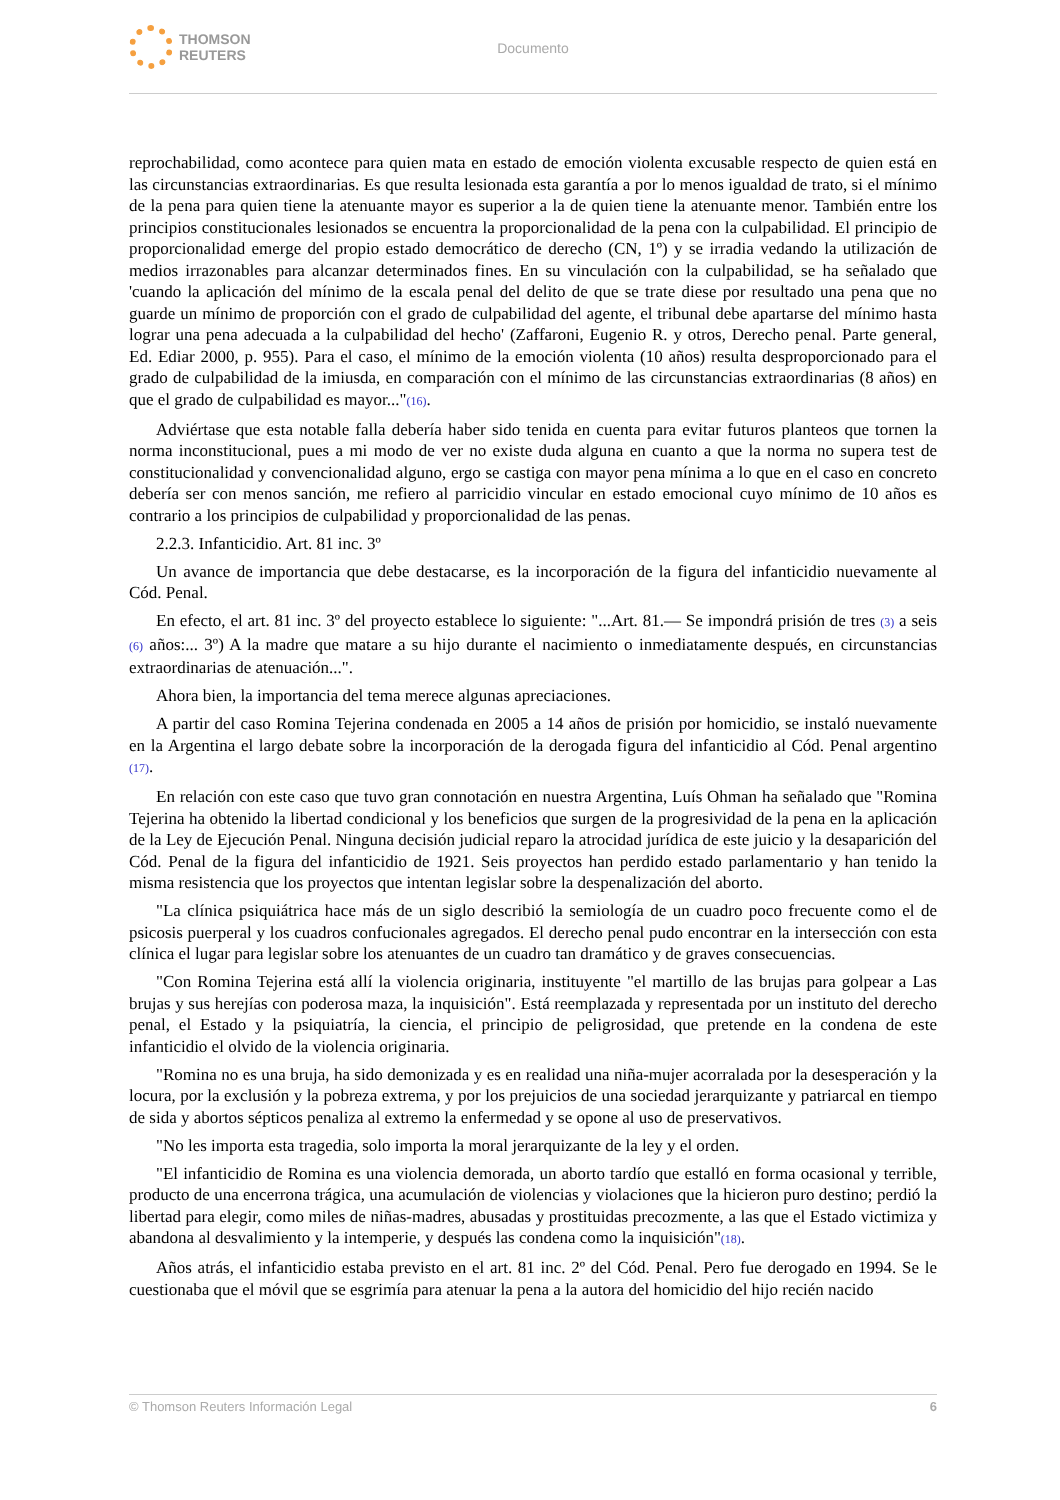THOMSON
REUTERS
Documento
reprochabilidad, como acontece para quien mata en estado de emoción violenta excusable respecto de quien está en las circunstancias extraordinarias. Es que resulta lesionada esta garantía a por lo menos igualdad de trato, si el mínimo de la pena para quien tiene la atenuante mayor es superior a la de quien tiene la atenuante menor. También entre los principios constitucionales lesionados se encuentra la proporcionalidad de la pena con la culpabilidad. El principio de proporcionalidad emerge del propio estado democrático de derecho (CN, 1º) y se irradia vedando la utilización de medios irrazonables para alcanzar determinados fines. En su vinculación con la culpabilidad, se ha señalado que 'cuando la aplicación del mínimo de la escala penal del delito de que se trate diese por resultado una pena que no guarde un mínimo de proporción con el grado de culpabilidad del agente, el tribunal debe apartarse del mínimo hasta lograr una pena adecuada a la culpabilidad del hecho' (Zaffaroni, Eugenio R. y otros, Derecho penal. Parte general, Ed. Ediar 2000, p. 955). Para el caso, el mínimo de la emoción violenta (10 años) resulta desproporcionado para el grado de culpabilidad de la imiusda, en comparación con el mínimo de las circunstancias extraordinarias (8 años) en que el grado de culpabilidad es mayor..."(16).
Adviértase que esta notable falla debería haber sido tenida en cuenta para evitar futuros planteos que tornen la norma inconstitucional, pues a mi modo de ver no existe duda alguna en cuanto a que la norma no supera test de constitucionalidad y convencionalidad alguno, ergo se castiga con mayor pena mínima a lo que en el caso en concreto debería ser con menos sanción, me refiero al parricidio vincular en estado emocional cuyo mínimo de 10 años es contrario a los principios de culpabilidad y proporcionalidad de las penas.
2.2.3. Infanticidio. Art. 81 inc. 3º
Un avance de importancia que debe destacarse, es la incorporación de la figura del infanticidio nuevamente al Cód. Penal.
En efecto, el art. 81 inc. 3º del proyecto establece lo siguiente: "...Art. 81.— Se impondrá prisión de tres (3) a seis (6) años:... 3º) A la madre que matare a su hijo durante el nacimiento o inmediatamente después, en circunstancias extraordinarias de atenuación...".
Ahora bien, la importancia del tema merece algunas apreciaciones.
A partir del caso Romina Tejerina condenada en 2005 a 14 años de prisión por homicidio, se instaló nuevamente en la Argentina el largo debate sobre la incorporación de la derogada figura del infanticidio al Cód. Penal argentino (17).
En relación con este caso que tuvo gran connotación en nuestra Argentina, Luís Ohman ha señalado que "Romina Tejerina ha obtenido la libertad condicional y los beneficios que surgen de la progresividad de la pena en la aplicación de la Ley de Ejecución Penal. Ninguna decisión judicial reparo la atrocidad jurídica de este juicio y la desaparición del Cód. Penal de la figura del infanticidio de 1921. Seis proyectos han perdido estado parlamentario y han tenido la misma resistencia que los proyectos que intentan legislar sobre la despenalización del aborto.
"La clínica psiquiátrica hace más de un siglo describió la semiología de un cuadro poco frecuente como el de psicosis puerperal y los cuadros confucionales agregados. El derecho penal pudo encontrar en la intersección con esta clínica el lugar para legislar sobre los atenuantes de un cuadro tan dramático y de graves consecuencias.
"Con Romina Tejerina está allí la violencia originaria, instituyente "el martillo de las brujas para golpear a Las brujas y sus herejías con poderosa maza, la inquisición". Está reemplazada y representada por un instituto del derecho penal, el Estado y la psiquiatría, la ciencia, el principio de peligrosidad, que pretende en la condena de este infanticidio el olvido de la violencia originaria.
"Romina no es una bruja, ha sido demonizada y es en realidad una niña-mujer acorralada por la desesperación y la locura, por la exclusión y la pobreza extrema, y por los prejuicios de una sociedad jerarquizante y patriarcal en tiempo de sida y abortos sépticos penaliza al extremo la enfermedad y se opone al uso de preservativos.
"No les importa esta tragedia, solo importa la moral jerarquizante de la ley y el orden.
"El infanticidio de Romina es una violencia demorada, un aborto tardío que estalló en forma ocasional y terrible, producto de una encerrona trágica, una acumulación de violencias y violaciones que la hicieron puro destino; perdió la libertad para elegir, como miles de niñas-madres, abusadas y prostituidas precozmente, a las que el Estado victimiza y abandona al desvalimiento y la intemperie, y después las condena como la inquisición"(18).
Años atrás, el infanticidio estaba previsto en el art. 81 inc. 2º del Cód. Penal. Pero fue derogado en 1994. Se le cuestionaba que el móvil que se esgrimía para atenuar la pena a la autora del homicidio del hijo recién nacido
© Thomson Reuters Información Legal 6